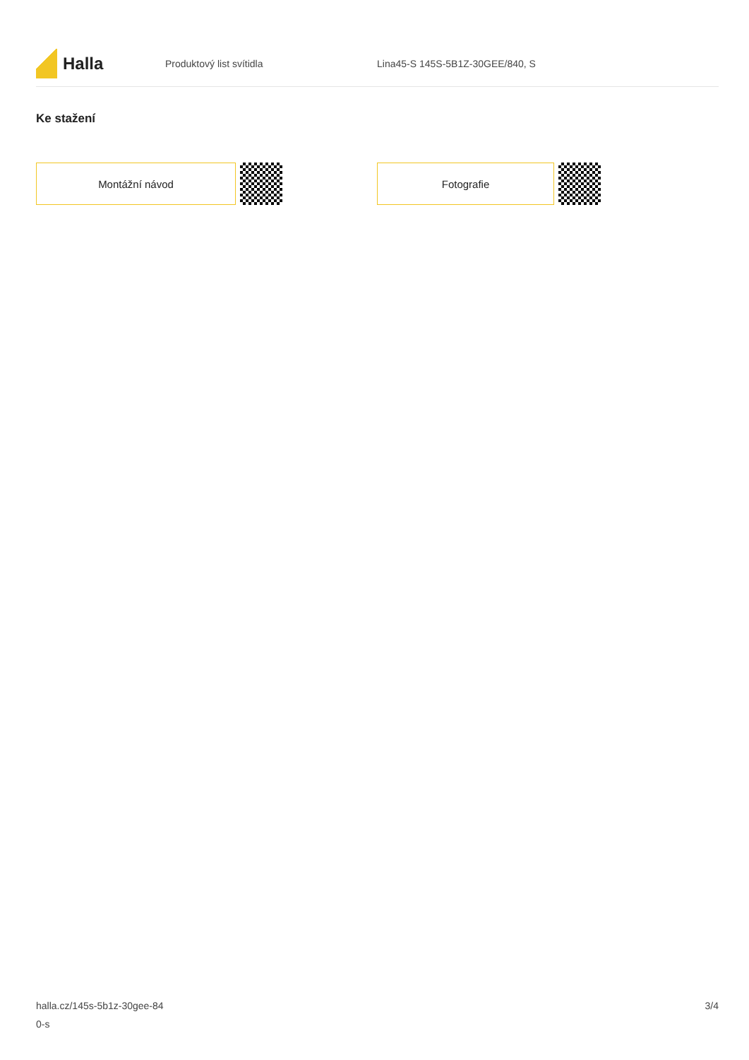Halla
Produktový list svítidla
Lina45-S 145S-5B1Z-30GEE/840, S
Ke stažení
Montážní návod Fotografie
halla.cz/145s-5b1z-30gee-84
0-s
3/4